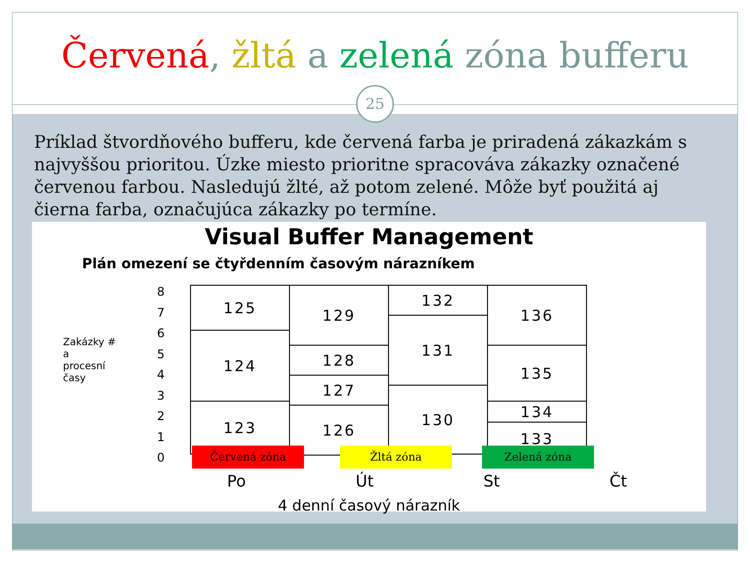Červená, žltá a zelená zóna bufferu
25
Príklad štvordňového bufferu, kde červená farba je priradená zákazkám s najvyššou prioritou. Úzke miesto prioritne spracováva zákazky označené červenou farbou. Nasledujú žlté, až potom zelené. Môže byť použitá aj čierna farba, označujúca zákazky po termíne.
Visual Buffer Management
Plán omezení se čtyřdenním časovým nárazníkem
Zakázky #
a
procesní
časy
8
7
6
5
4
3
2
1
0
125
124
123
129
128
127
126
132
131
130
136
135
134
133
Červená zóna Žltá zóna Zelená zóna
Po Út St Čt
4 denní časový nárazník